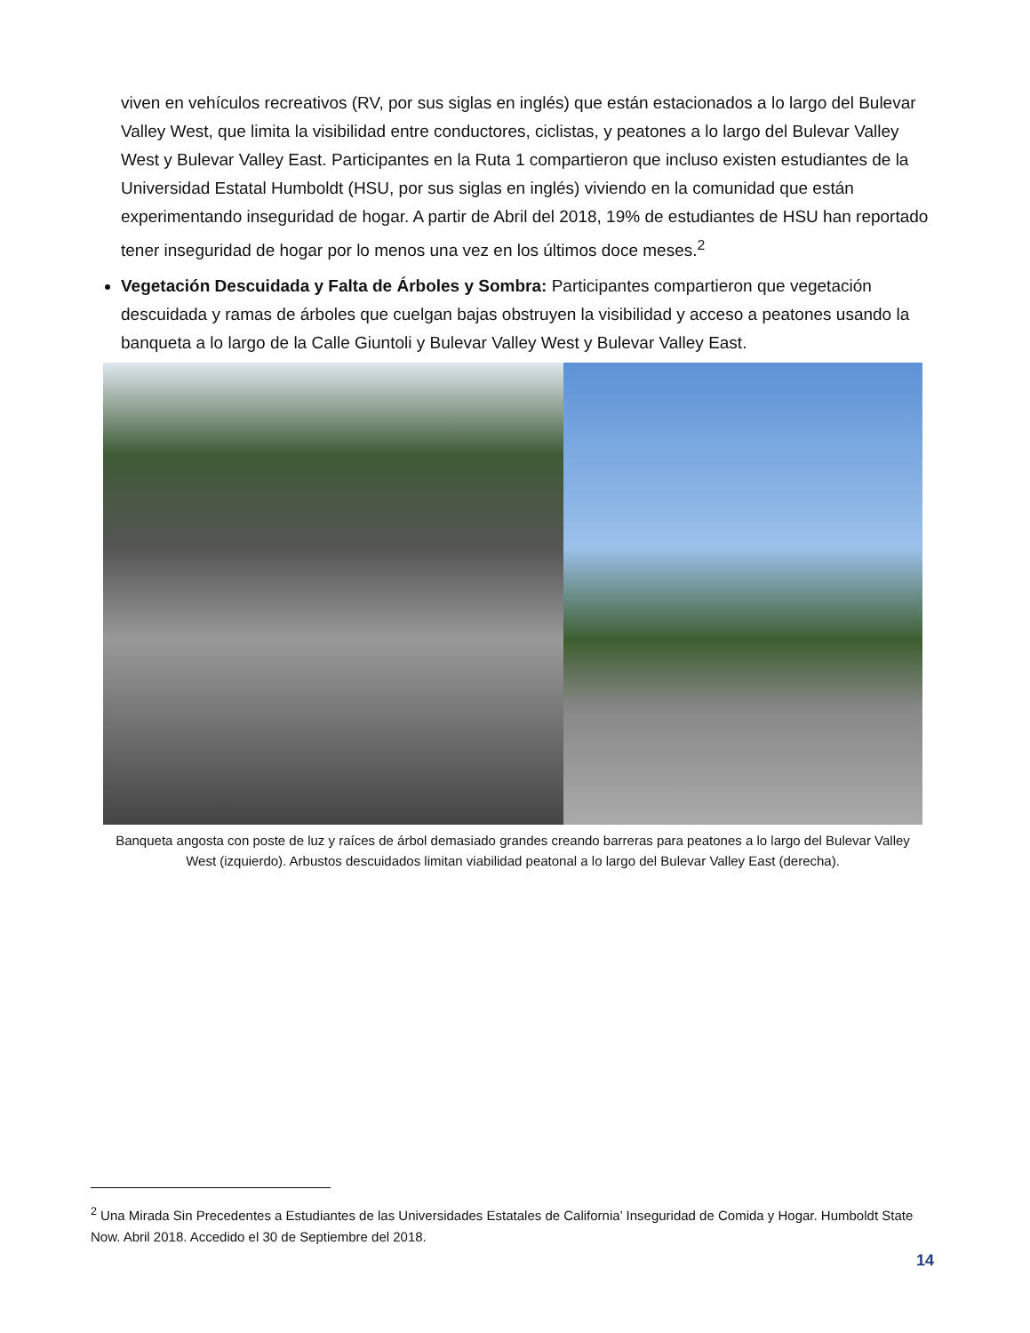viven en vehículos recreativos (RV, por sus siglas en inglés) que están estacionados a lo largo del Bulevar Valley West, que limita la visibilidad entre conductores, ciclistas, y peatones a lo largo del Bulevar Valley West y Bulevar Valley East. Participantes en la Ruta 1 compartieron que incluso existen estudiantes de la Universidad Estatal Humboldt (HSU, por sus siglas en inglés) viviendo en la comunidad que están experimentando inseguridad de hogar. A partir de Abril del 2018, 19% de estudiantes de HSU han reportado tener inseguridad de hogar por lo menos una vez en los últimos doce meses.<sup>2</sup>
Vegetación Descuidada y Falta de Árboles y Sombra: Participantes compartieron que vegetación descuidada y ramas de árboles que cuelgan bajas obstruyen la visibilidad y acceso a peatones usando la banqueta a lo largo de la Calle Giuntoli y Bulevar Valley West y Bulevar Valley East.
Banqueta angosta con poste de luz y raíces de árbol demasiado grandes creando barreras para peatones a lo largo del Bulevar Valley West (izquierdo). Arbustos descuidados limitan viabilidad peatonal a lo largo del Bulevar Valley East (derecha).
<sup>2</sup> Una Mirada Sin Precedentes a Estudiantes de las Universidades Estatales de California’ Inseguridad de Comida y Hogar. Humboldt State Now. Abril 2018. Accedido el 30 de Septiembre del 2018.
14